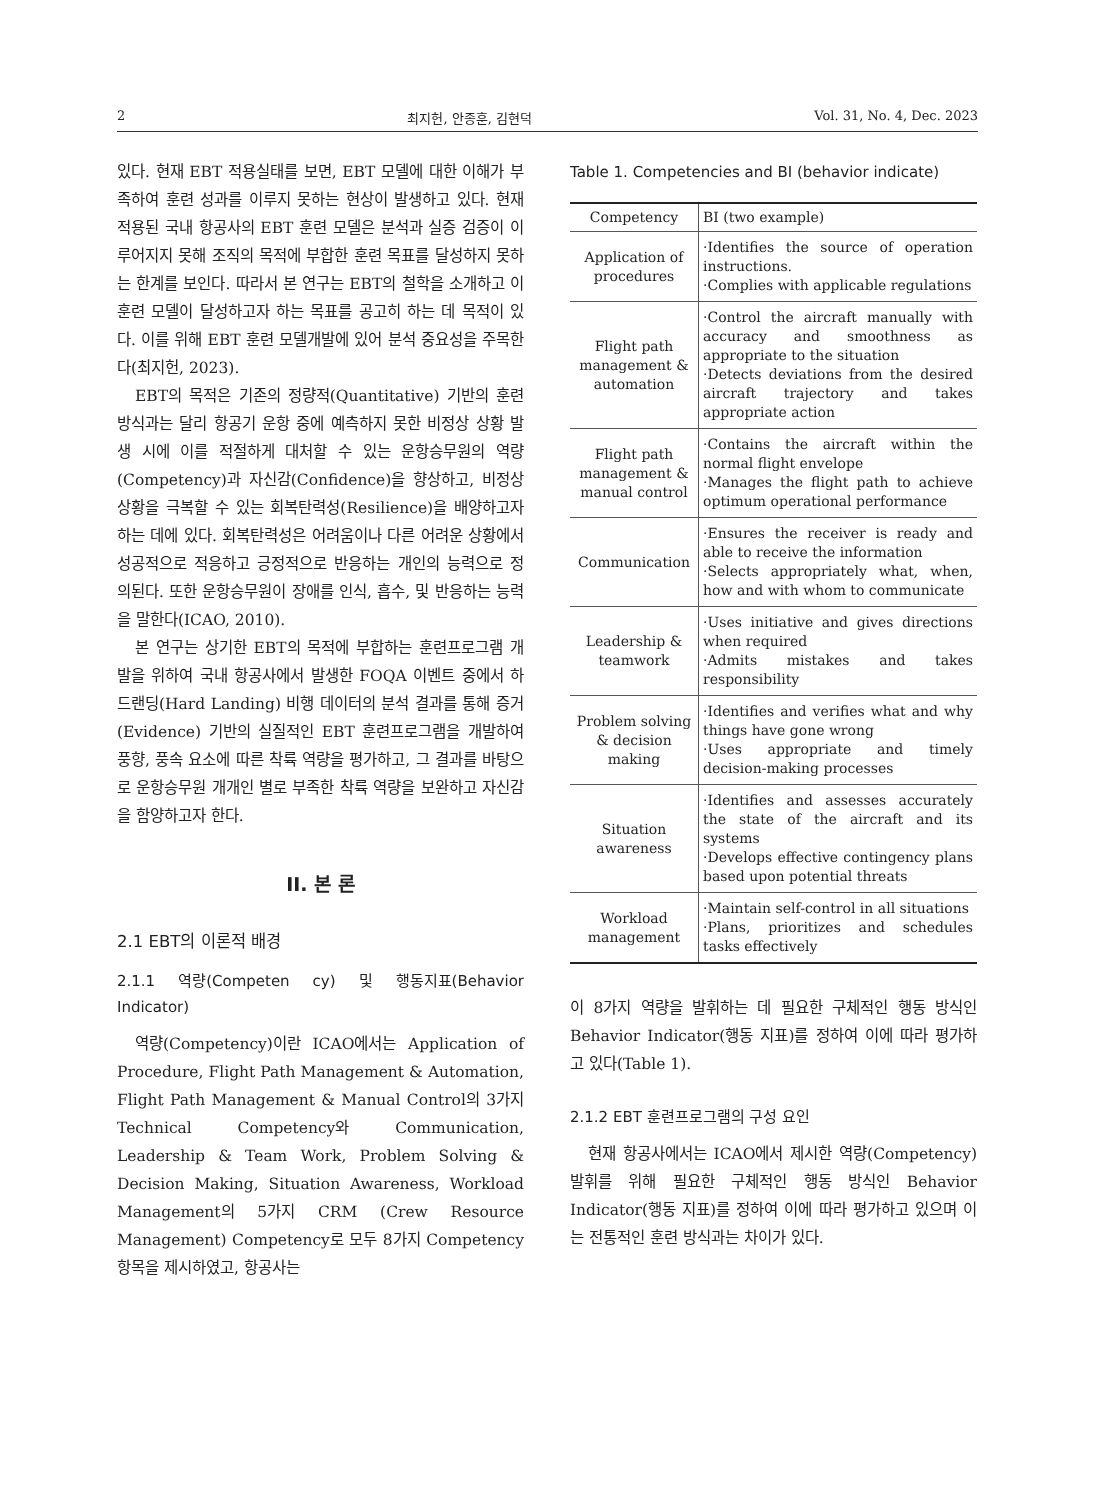2 최지헌, 안종훈, 김현덕 Vol. 31, No. 4, Dec. 2023
있다. 현재 EBT 적용실태를 보면, EBT 모델에 대한 이해가 부족하여 훈련 성과를 이루지 못하는 현상이 발생하고 있다. 현재 적용된 국내 항공사의 EBT 훈련 모델은 분석과 실증 검증이 이루어지지 못해 조직의 목적에 부합한 훈련 목표를 달성하지 못하는 한계를 보인다. 따라서 본 연구는 EBT의 철학을 소개하고 이 훈련 모델이 달성하고자 하는 목표를 공고히 하는 데 목적이 있다. 이를 위해 EBT 훈련 모델개발에 있어 분석 중요성을 주목한다(최지헌, 2023).
EBT의 목적은 기존의 정량적(Quantitative) 기반의 훈련 방식과는 달리 항공기 운항 중에 예측하지 못한 비정상 상황 발생 시에 이를 적절하게 대처할 수 있는 운항승무원의 역량(Competency)과 자신감(Confidence)을 향상하고, 비정상 상황을 극복할 수 있는 회복탄력성(Resilience)을 배양하고자 하는 데에 있다. 회복탄력성은 어려움이나 다른 어려운 상황에서 성공적으로 적응하고 긍정적으로 반응하는 개인의 능력으로 정의된다. 또한 운항승무원이 장애를 인식, 흡수, 및 반응하는 능력을 말한다(ICAO, 2010).
본 연구는 상기한 EBT의 목적에 부합하는 훈련프로그램 개발을 위하여 국내 항공사에서 발생한 FOQA 이벤트 중에서 하드랜딩(Hard Landing) 비행 데이터의 분석 결과를 통해 증거(Evidence) 기반의 실질적인 EBT 훈련프로그램을 개발하여 풍향, 풍속 요소에 따른 착륙 역량을 평가하고, 그 결과를 바탕으로 운항승무원 개개인 별로 부족한 착륙 역량을 보완하고 자신감을 함양하고자 한다.
II. 본 론
2.1 EBT의 이론적 배경
2.1.1 역량(Competen cy) 및 행동지표(Behavior Indicator)
역량(Competency)이란 ICAO에서는 Application of Procedure, Flight Path Management & Automation, Flight Path Management & Manual Control의 3가지 Technical Competency와 Communication, Leadership & Team Work, Problem Solving & Decision Making, Situation Awareness, Workload Management의 5가지 CRM (Crew Resource Management) Competency로 모두 8가지 Competency 항목을 제시하였고, 항공사는
Table 1. Competencies and BI (behavior indicate)
| Competency | BI (two example) |
| --- | --- |
| Application of procedures | ·Identifies the source of operation instructions. ·Complies with applicable regulations |
| Flight path management & automation | ·Control the aircraft manually with accuracy and smoothness as appropriate to the situation ·Detects deviations from the desired aircraft trajectory and takes appropriate action |
| Flight path management & manual control | ·Contains the aircraft within the normal flight envelope ·Manages the flight path to achieve optimum operational performance |
| Communication | ·Ensures the receiver is ready and able to receive the information ·Selects appropriately what, when, how and with whom to communicate |
| Leadership & teamwork | ·Uses initiative and gives directions when required ·Admits mistakes and takes responsibility |
| Problem solving & decision making | ·Identifies and verifies what and why things have gone wrong ·Uses appropriate and timely decision-making processes |
| Situation awareness | ·Identifies and assesses accurately the state of the aircraft and its systems ·Develops effective contingency plans based upon potential threats |
| Workload management | ·Maintain self-control in all situations ·Plans, prioritizes and schedules tasks effectively |
이 8가지 역량을 발휘하는 데 필요한 구체적인 행동 방식인 Behavior Indicator(행동 지표)를 정하여 이에 따라 평가하고 있다(Table 1).
2.1.2 EBT 훈련프로그램의 구성 요인
현재 항공사에서는 ICAO에서 제시한 역량(Competency) 발휘를 위해 필요한 구체적인 행동 방식인 Behavior Indicator(행동 지표)를 정하여 이에 따라 평가하고 있으며 이는 전통적인 훈련 방식과는 차이가 있다.